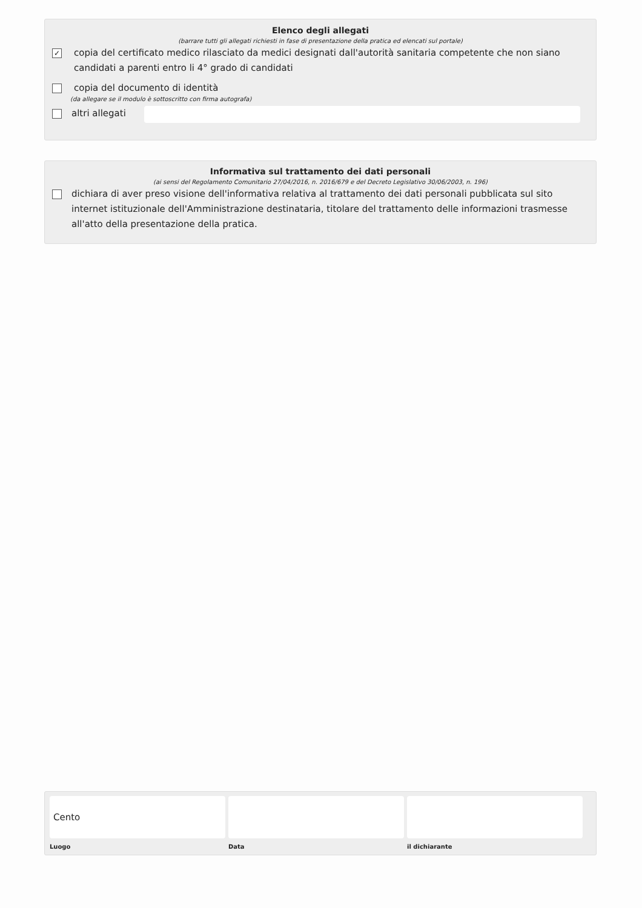Elenco degli allegati
(barrare tutti gli allegati richiesti in fase di presentazione della pratica ed elencati sul portale)
✓
copia del certificato medico rilasciato da medici designati dall'autorità sanitaria competente che non siano candidati a parenti entro li 4° grado di candidati
copia del documento di identità
(da allegare se il modulo è sottoscritto con firma autografa)
altri allegati
Informativa sul trattamento dei dati personali
(ai sensi del Regolamento Comunitario 27/04/2016, n. 2016/679 e del Decreto Legislativo 30/06/2003, n. 196)
dichiara di aver preso visione dell'informativa relativa al trattamento dei dati personali pubblicata sul sito internet istituzionale dell'Amministrazione destinataria, titolare del trattamento delle informazioni trasmesse all'atto della presentazione della pratica.
Cento
Luogo
Data il dichiarante